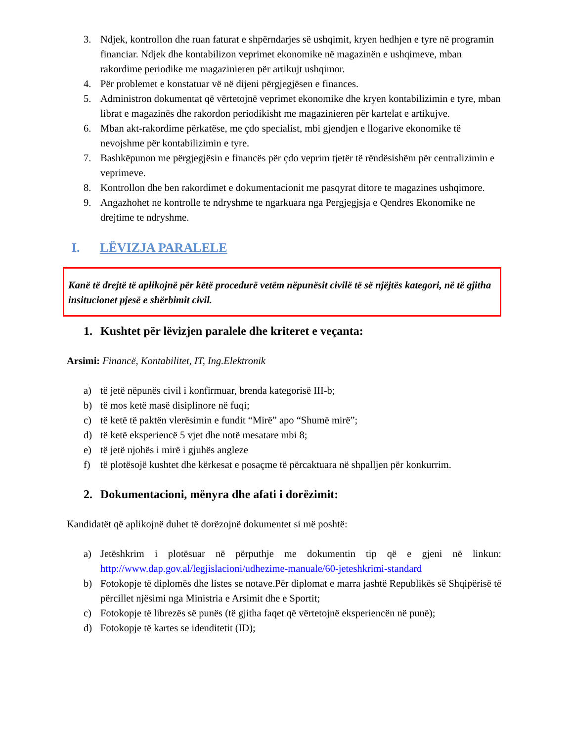3. Ndjek, kontrollon dhe ruan faturat e shpërndarjes së ushqimit, kryen hedhjen e tyre në programin financiar. Ndjek dhe kontabilizon veprimet ekonomike në magazinën e ushqimeve, mban rakordime periodike me magazinieren për artikujt ushqimor.
4. Për problemet e konstatuar vë në dijeni përgjegjësen e finances.
5. Administron dokumentat që vërtetojnë veprimet ekonomike dhe kryen kontabilizimin e tyre, mban librat e magazinës dhe rakordon periodikisht me magazinieren për kartelat e artikujve.
6. Mban akt-rakordime përkatëse, me çdo specialist, mbi gjendjen e llogarive ekonomike të nevojshme për kontabilizimin e tyre.
7. Bashkëpunon me përgjegjësin e financës për çdo veprim tjetër të rëndësishëm për centralizimin e veprimeve.
8. Kontrollon dhe ben rakordimet e dokumentacionit me pasqyrat ditore te magazines ushqimore.
9. Angazhohet ne kontrolle te ndryshme te ngarkuara nga Pergjegjsja e Qendres Ekonomike ne drejtime te ndryshme.
I. LËVIZJA PARALELE
Kanë të drejtë të aplikojnë për këtë procedurë vetëm nëpunësit civilë të së njëjtës kategori, në të gjitha insitucionet pjesë e shërbimit civil.
1. Kushtet për lëvizjen paralele dhe kriteret e veçanta:
Arsimi: Financë, Kontabilitet, IT, Ing.Elektronik
a) të jetë nëpunës civil i konfirmuar, brenda kategorisë III-b;
b) të mos ketë masë disiplinore në fuqi;
c) të ketë të paktën vlerësimin e fundit “Mirë” apo “Shumë mirë”;
d) të ketë eksperiencë 5 vjet dhe notë mesatare mbi 8;
e) të jetë njohës i mirë i gjuhës angleze
f) të plotësojë kushtet dhe kërkesat e posaçme të përcaktuara në shpalljen për konkurrim.
2. Dokumentacioni, mënyra dhe afati i dorëzimit:
Kandidatët që aplikojnë duhet të dorëzojnë dokumentet si më poshtë:
a) Jetëshkrim i plotësuar në përputhje me dokumentin tip që e gjeni në linkun: http://www.dap.gov.al/legjislacioni/udhezime-manuale/60-jeteshkrimi-standard
b) Fotokopje të diplomës dhe listes se notave.Për diplomat e marra jashtë Republikës së Shqipërisë të përcillet njësimi nga Ministria e Arsimit dhe e Sportit;
c) Fotokopje të librezës së punës (të gjitha faqet që vërtetojnë eksperiencën në punë);
d) Fotokopje të kartes se idenditetit (ID);